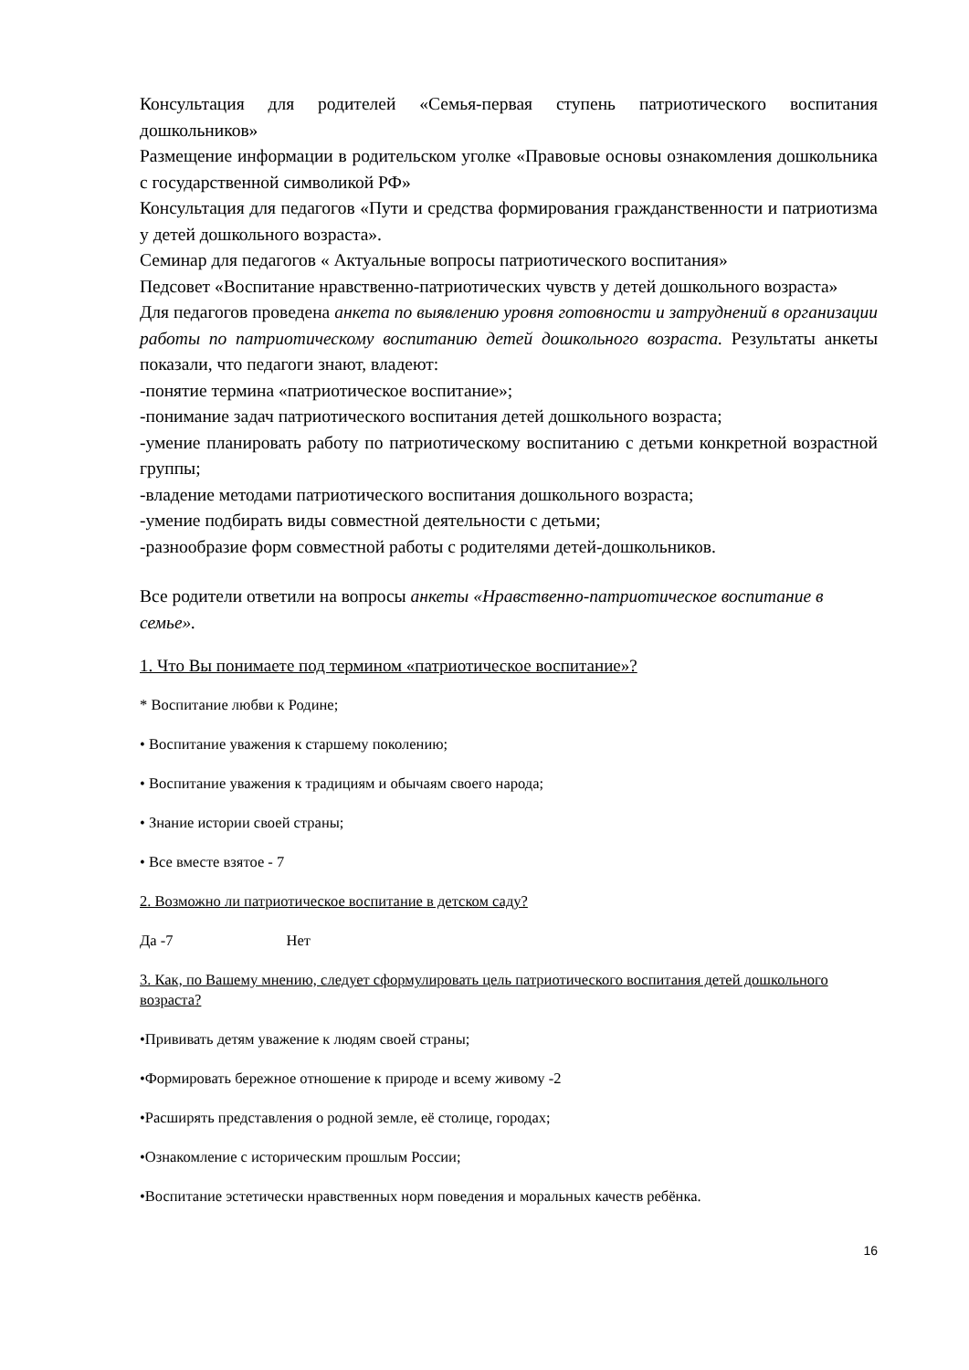Консультация для родителей «Семья-первая ступень патриотического воспитания дошкольников»
Размещение информации в родительском уголке «Правовые основы ознакомления дошкольника с государственной символикой РФ»
Консультация для педагогов «Пути и средства формирования гражданственности и патриотизма у детей дошкольного возраста».
Семинар для педагогов « Актуальные вопросы патриотического воспитания»
Педсовет «Воспитание нравственно-патриотических чувств у детей дошкольного возраста»
Для педагогов проведена анкета по выявлению уровня готовности и затруднений в организации работы по патриотическому воспитанию детей дошкольного возраста. Результаты анкеты показали, что педагоги знают, владеют:
-понятие термина «патриотическое воспитание»;
-понимание задач патриотического воспитания детей дошкольного возраста;
-умение планировать работу по патриотическому воспитанию с детьми конкретной возрастной группы;
-владение методами патриотического воспитания дошкольного возраста;
-умение подбирать виды совместной деятельности с детьми;
-разнообразие форм совместной работы с родителями детей-дошкольников.
Все родители ответили на вопросы анкеты «Нравственно-патриотическое воспитание в семье».
1. Что Вы понимаете под термином «патриотическое воспитание»?
* Воспитание любви к Родине;
• Воспитание уважения к старшему поколению;
• Воспитание уважения к традициям и обычаям своего народа;
• Знание истории своей страны;
• Все вместе взятое - 7
2. Возможно ли патриотическое воспитание в детском саду?
Да -7 Нет
3. Как, по Вашему мнению, следует сформулировать цель патриотического воспитания детей дошкольного возраста?
•Прививать детям уважение к людям своей страны;
•Формировать бережное отношение к природе и всему живому -2
•Расширять представления о родной земле, её столице, городах;
•Ознакомление с историческим прошлым России;
•Воспитание эстетически нравственных норм поведения и моральных качеств ребёнка.
16